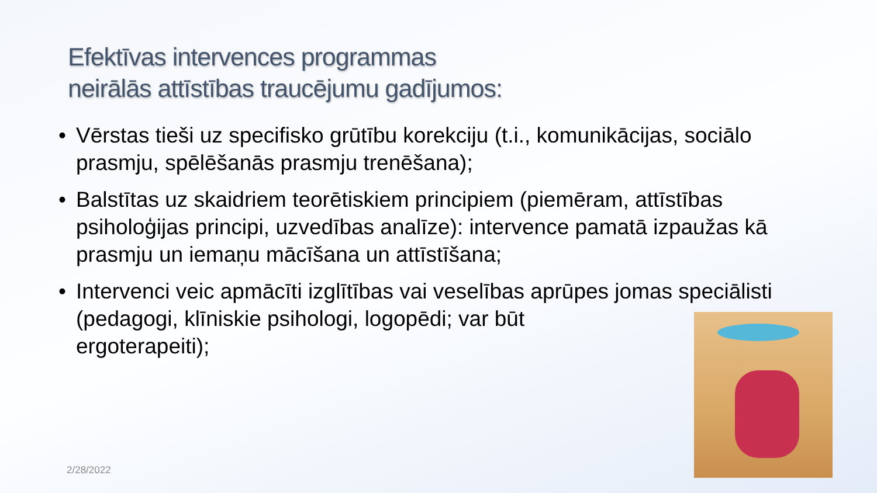Efektīvas intervences programmas
neirālās attīstības traucējumu gadījumos:
• Vērstas tieši uz specifisko grūtību korekciju (t.i., komunikācijas, sociālo prasmju, spēlēšanās prasmju trenēšana);
• Balstītas uz skaidriem teorētiskiem principiem (piemēram, attīstības psiholoģijas principi, uzvedības analīze): intervence pamatā izpaužas kā prasmju un iemaņu mācīšana un attīstīšana;
• Intervenci veic apmācīti izglītības vai veselības aprūpes jomas speciālisti (pedagogi, klīniskie psihologi, logopēdi; var būt
ergoterapeiti);
2/28/2022